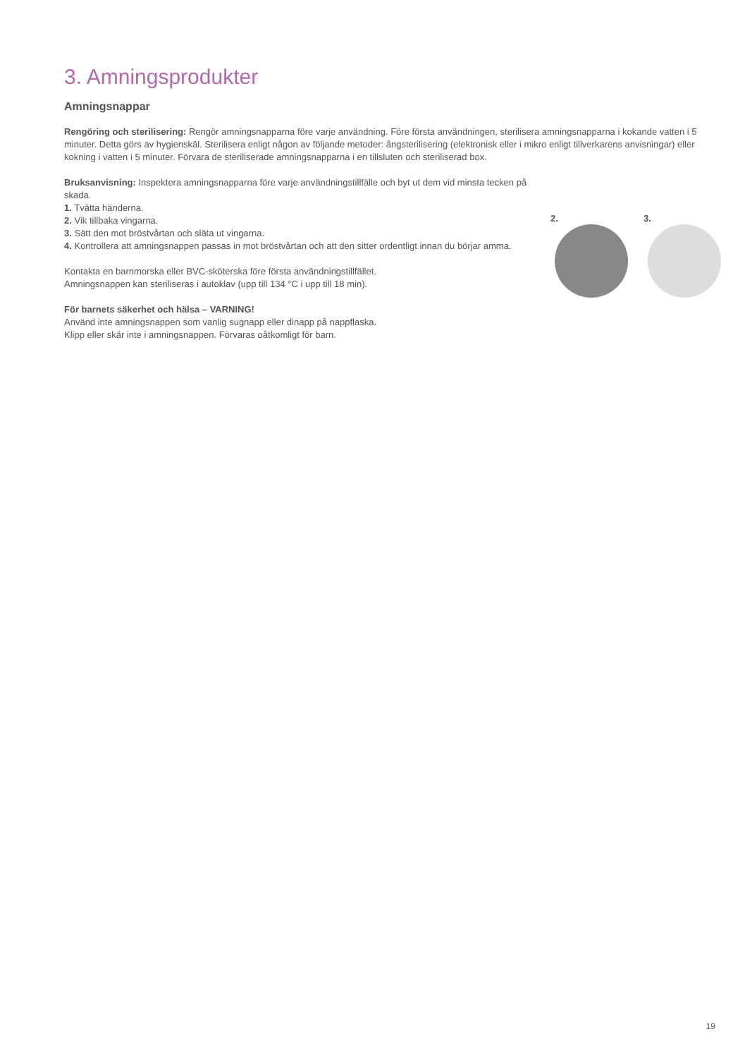3. Amningsprodukter
Amningsnappar
Rengöring och sterilisering: Rengör amningsnapparna före varje användning. Före första användningen, sterilisera amningsnapparna i kokande vatten i 5 minuter. Detta görs av hygienskäl. Sterilisera enligt någon av följande metoder: ångsterilisering (elektronisk eller i mikro enligt tillverkarens anvisningar) eller kokning i vatten i 5 minuter. Förvara de steriliserade amningsnapparna i en tillsluten och steriliserad box.
Bruksanvisning: Inspektera amningsnapparna före varje användningstillfälle och byt ut dem vid minsta tecken på skada.
1. Tvätta händerna.
2. Vik tillbaka vingarna.
3. Sätt den mot bröstvårtan och släta ut vingarna.
4. Kontrollera att amningsnappen passas in mot bröstvårtan och att den sitter ordentligt innan du börjar amma.
Kontakta en barnmorska eller BVC-sköterska före första användningstillfället.
Amningsnappen kan steriliseras i autoklav (upp till 134 °C i upp till 18 min).
För barnets säkerhet och hälsa – VARNING!
Använd inte amningsnappen som vanlig sugnapp eller dinapp på nappflaska.
Klipp eller skär inte i amningsnappen. Förvaras oåtkomligt för barn.
2. 3.
19